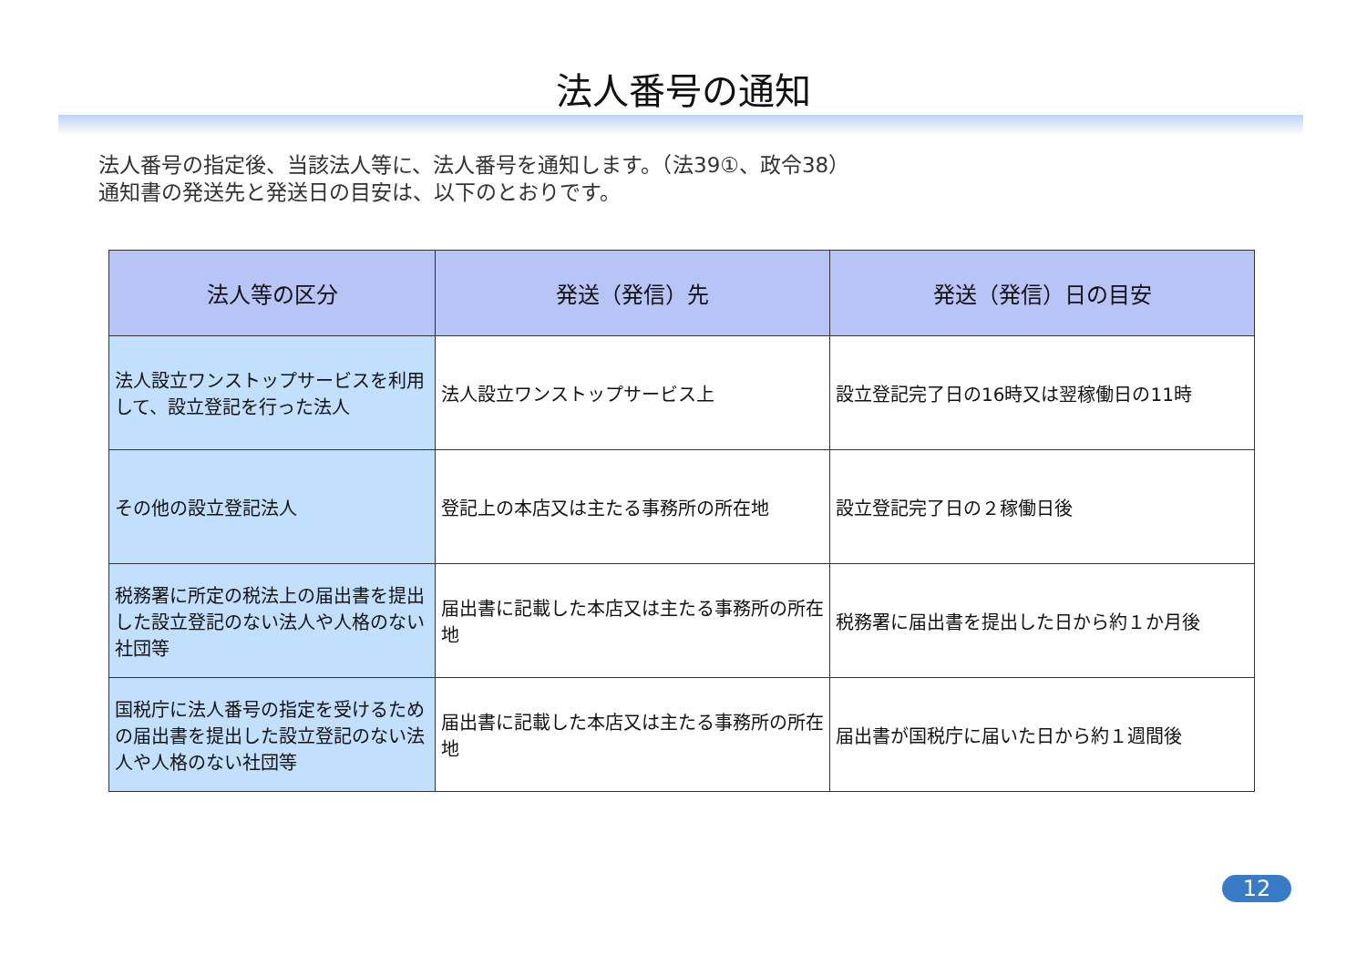法人番号の通知
法人番号の指定後、当該法人等に、法人番号を通知します。（法39①、政令38）
通知書の発送先と発送日の目安は、以下のとおりです。
| 法人等の区分 | 発送（発信）先 | 発送（発信）日の目安 |
| --- | --- | --- |
| 法人設立ワンストップサービスを利用して、設立登記を行った法人 | 法人設立ワンストップサービス上 | 設立登記完了日の16時又は翌稼働日の11時 |
| その他の設立登記法人 | 登記上の本店又は主たる事務所の所在地 | 設立登記完了日の２稼働日後 |
| 税務署に所定の税法上の届出書を提出した設立登記のない法人や人格のない社団等 | 届出書に記載した本店又は主たる事務所の所在地 | 税務署に届出書を提出した日から約１か月後 |
| 国税庁に法人番号の指定を受けるための届出書を提出した設立登記のない法人や人格のない社団等 | 届出書に記載した本店又は主たる事務所の所在地 | 届出書が国税庁に届いた日から約１週間後 |
12